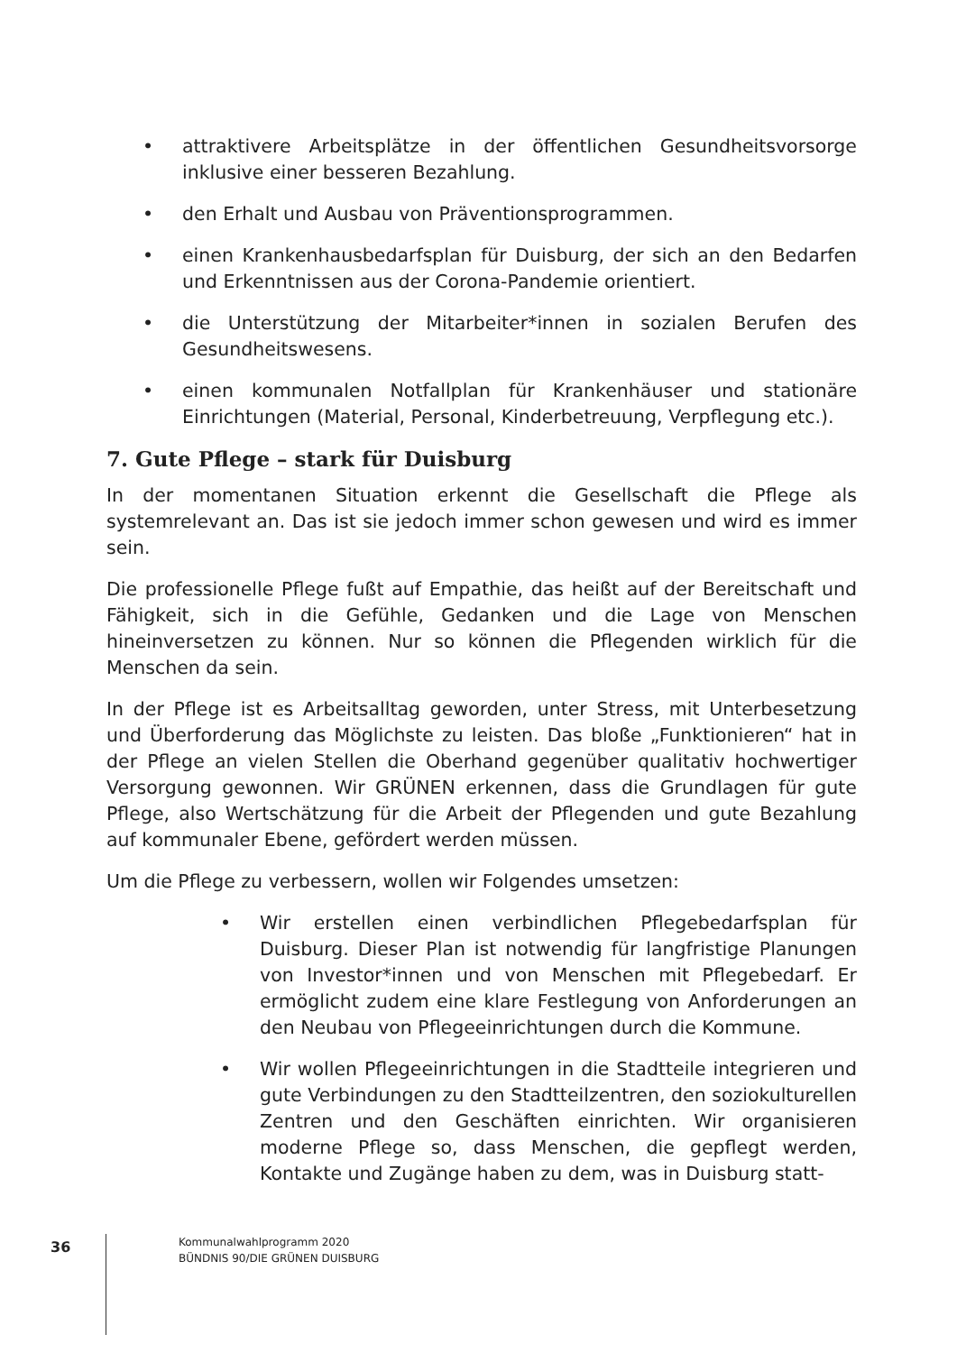• attraktivere Arbeitsplätze in der öffentlichen Gesundheitsvorsorge inklusive einer besseren Bezahlung.
• den Erhalt und Ausbau von Präventionsprogrammen.
• einen Krankenhausbedarfsplan für Duisburg, der sich an den Bedarfen und Erkenntnissen aus der Corona-Pandemie orientiert.
• die Unterstützung der Mitarbeiter*innen in sozialen Berufen des Gesundheitswesens.
• einen kommunalen Notfallplan für Krankenhäuser und stationäre Einrichtungen (Material, Personal, Kinderbetreuung, Verpflegung etc.).
7. Gute Pflege – stark für Duisburg
In der momentanen Situation erkennt die Gesellschaft die Pflege als systemrelevant an. Das ist sie jedoch immer schon gewesen und wird es immer sein.
Die professionelle Pflege fußt auf Empathie, das heißt auf der Bereitschaft und Fähigkeit, sich in die Gefühle, Gedanken und die Lage von Menschen hineinversetzen zu können. Nur so können die Pflegenden wirklich für die Menschen da sein.
In der Pflege ist es Arbeitsalltag geworden, unter Stress, mit Unterbesetzung und Überforderung das Möglichste zu leisten. Das bloße „Funktionieren“ hat in der Pflege an vielen Stellen die Oberhand gegenüber qualitativ hochwertiger Versorgung gewonnen. Wir GRÜNEN erkennen, dass die Grundlagen für gute Pflege, also Wertschätzung für die Arbeit der Pflegenden und gute Bezahlung auf kommunaler Ebene, gefördert werden müssen.
Um die Pflege zu verbessern, wollen wir Folgendes umsetzen:
• Wir erstellen einen verbindlichen Pflegebedarfsplan für Duisburg. Dieser Plan ist notwendig für langfristige Planungen von Investor*innen und von Menschen mit Pflegebedarf. Er ermöglicht zudem eine klare Festlegung von Anforderungen an den Neubau von Pflegeeinrichtungen durch die Kommune.
• Wir wollen Pflegeeinrichtungen in die Stadtteile integrieren und gute Verbindungen zu den Stadtteilzentren, den soziokulturellen Zentren und den Geschäften einrichten. Wir organisieren moderne Pflege so, dass Menschen, die gepflegt werden, Kontakte und Zugänge haben zu dem, was in Duisburg statt-
36
Kommunalwahlprogramm 2020
BÜNDNIS 90/DIE GRÜNEN DUISBURG